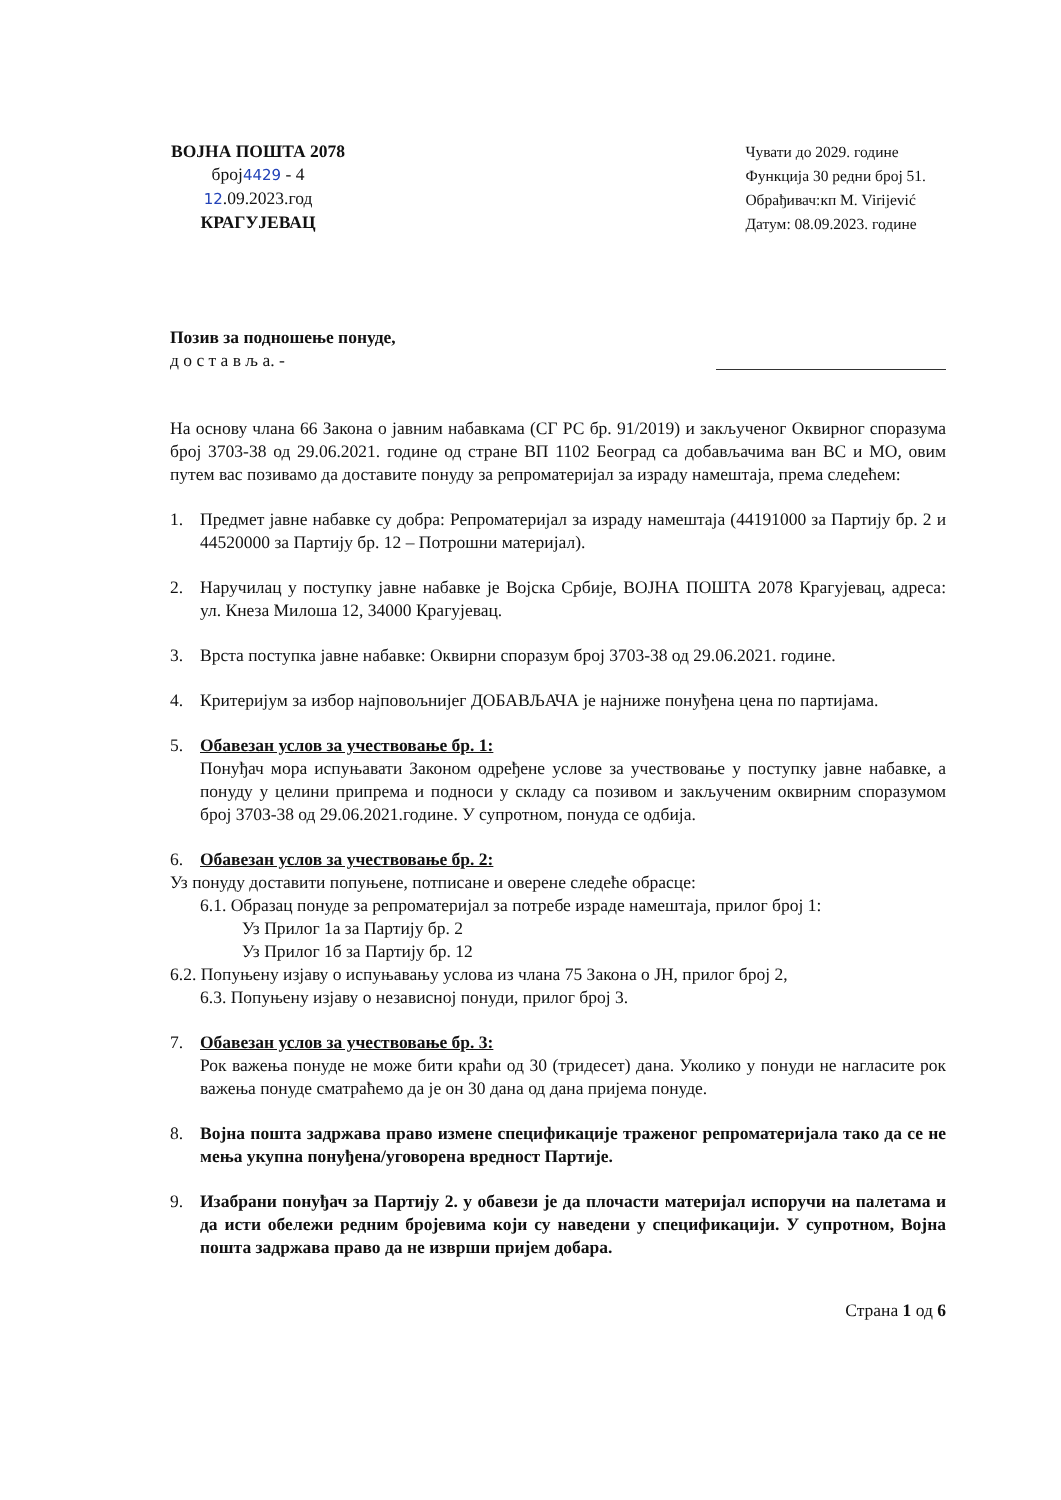ВОЈНА ПОШТА 2078
број4429 - 4
12.09.2023.год
КРАГУЈЕВАЦ
Чувати до 2029. године
Функција 30 редни број 51.
Обрађивач:кп М. Virijević
Датум: 08.09.2023. године
Позив за подношење понуде,
д о с т а в љ а. -
На основу члана 66 Закона о јавним набавкама (СГ РС бр. 91/2019) и закљученог Оквирног споразума број 3703-38 од 29.06.2021. године од стране ВП 1102 Београд са добављачима ван ВС и МО, овим путем вас позивамо да доставите понуду за репроматеријал за израду намештаја, према следећем:
1. Предмет јавне набавке су добра: Репроматеријал за израду намештаја (44191000 за Партију бр. 2 и 44520000 за Партију бр. 12 – Потрошни материјал).
2. Наручилац у поступку јавне набавке је Војска Србије, ВОЈНА ПОШТА 2078 Крагујевац, адреса: ул. Кнеза Милоша 12, 34000 Крагујевац.
3. Врста поступка јавне набавке: Оквирни споразум број 3703-38 од 29.06.2021. године.
4. Критеријум за избор најповољнијег ДОБАВЉАЧА је најниже понуђена цена по партијама.
5. Обавезан услов за учествовање бр. 1:
Понуђач мора испуњавати Законом одређене услове за учествовање у поступку јавне набавке, а понуду у целини припрема и подноси у складу са позивом и закљученим оквирним споразумом број 3703-38 од 29.06.2021.године. У супротном, понуда се одбија.
6. Обавезан услов за учествовање бр. 2:
Уз понуду доставити попуњене, потписане и оверене следеће обрасце:
6.1. Образац понуде за репроматеријал за потребе израде намештаја, прилог број 1:
Уз Прилог 1а за Партију бр. 2
Уз Прилог 1б за Партију бр. 12
6.2. Попуњену изјаву о испуњавању услова из члана 75 Закона о ЈН, прилог број 2,
6.3. Попуњену изјаву о независној понуди, прилог број 3.
7. Обавезан услов за учествовање бр. 3:
Рок важења понуде не може бити краћи од 30 (тридесет) дана. Уколико у понуди не нагласите рок важења понуде сматраћемо да је он 30 дана од дана пријема понуде.
8. Војна пошта задржава право измене спецификације траженог репроматеријала тако да се не мења укупна понуђена/уговорена вредност Партије.
9. Изабрани понуђач за Партију 2. у обавези је да плочасти материјал испоручи на палетама и да исти обележи редним бројевима који су наведени у спецификацији. У супротном, Војна пошта задржава право да не изврши пријем добара.
Страна 1 од 6